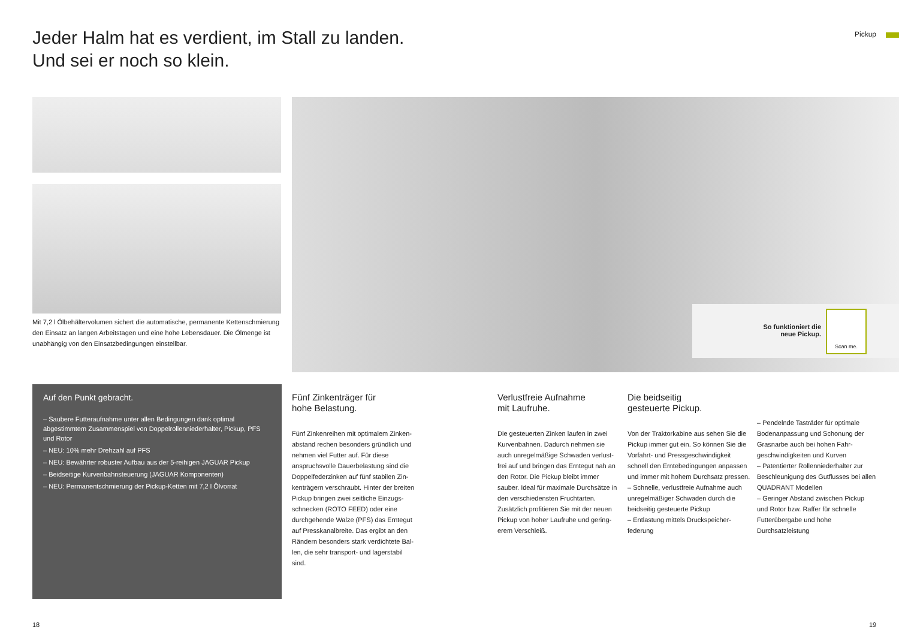Jeder Halm hat es verdient, im Stall zu landen.
Und sei er noch so klein.
Pickup
Mit 7,2 l Ölbehältervolumen sichert die automatische, permanente Kettenschmie­rung den Einsatz an langen Arbeitstagen und eine hohe Lebensdauer. Die Ölmenge ist unabhängig von den Einsatzbedingungen einstellbar.
So funktioniert die
neue Pickup.
Scan me.
Auf den Punkt gebracht.
– Saubere Futteraufnahme unter allen Bedingungen dank optimal abgestimmtem Zusammenspiel von Doppelrollenniederhalter, Pickup, PFS und Rotor
– NEU: 10% mehr Drehzahl auf PFS
– NEU: Bewährter robuster Aufbau aus der 5-reihigen JAGUAR Pickup
– Beidseitige Kurvenbahnsteuerung (JAGUAR Komponenten)
– NEU: Permanentschmierung der Pickup-Ketten mit 7,2 l Ölvorrat
Fünf Zinkenträger für
hohe Belastung.
Fünf Zinkenreihen mit optimalem Zinken­abstand rechen besonders gründlich und nehmen viel Futter auf. Für diese anspruchsvolle Dauerbelastung sind die Doppelfederzinken auf fünf stabilen Zin­kenträgern verschraubt. Hinter der brei­ten Pickup bringen zwei seitliche Einzugs­schnecken (ROTO FEED) oder eine durchgehende Walze (PFS) das Erntegut auf Presskanalbreite. Das ergibt an den Rändern besonders stark verdichtete Bal­len, die sehr transport- und lagerstabil sind.
Verlustfreie Aufnahme
mit Laufruhe.
Die gesteuerten Zinken laufen in zwei Kurvenbahnen. Dadurch nehmen sie auch unregelmäßige Schwaden verlust­frei auf und bringen das Erntegut nah an den Rotor. Die Pickup bleibt immer sauber. Ideal für maximale Durchsätze in den verschiedensten Fruchtarten. Zusätzlich profitieren Sie mit der neuen Pickup von hoher Laufruhe und gering­erem Verschleiß.
Die beidseitig
gesteuerte Pickup.
Von der Traktorkabine aus sehen Sie die Pickup immer gut ein. So können Sie die Vorfahrt- und Pressgeschwindigkeit schnell den Erntebedingungen anpas­sen und immer mit hohem Durchsatz pressen.
– Schnelle, verlustfreie Aufnahme auch unregelmäßiger Schwaden durch die beidseitig gesteuerte Pickup
– Entlastung mittels Druckspeicher­federung
– Pendelnde Tasträder für optimale Bodenanpassung und Schonung der Grasnarbe auch bei hohen Fahr­geschwindigkeiten und Kurven
– Patentierter Rollenniederhalter zur Beschleunigung des Gutflusses bei allen QUADRANT Modellen
– Geringer Abstand zwischen Pickup und Rotor bzw. Raffer für schnelle Futterübergabe und hohe Durchsatzleistung
18 19